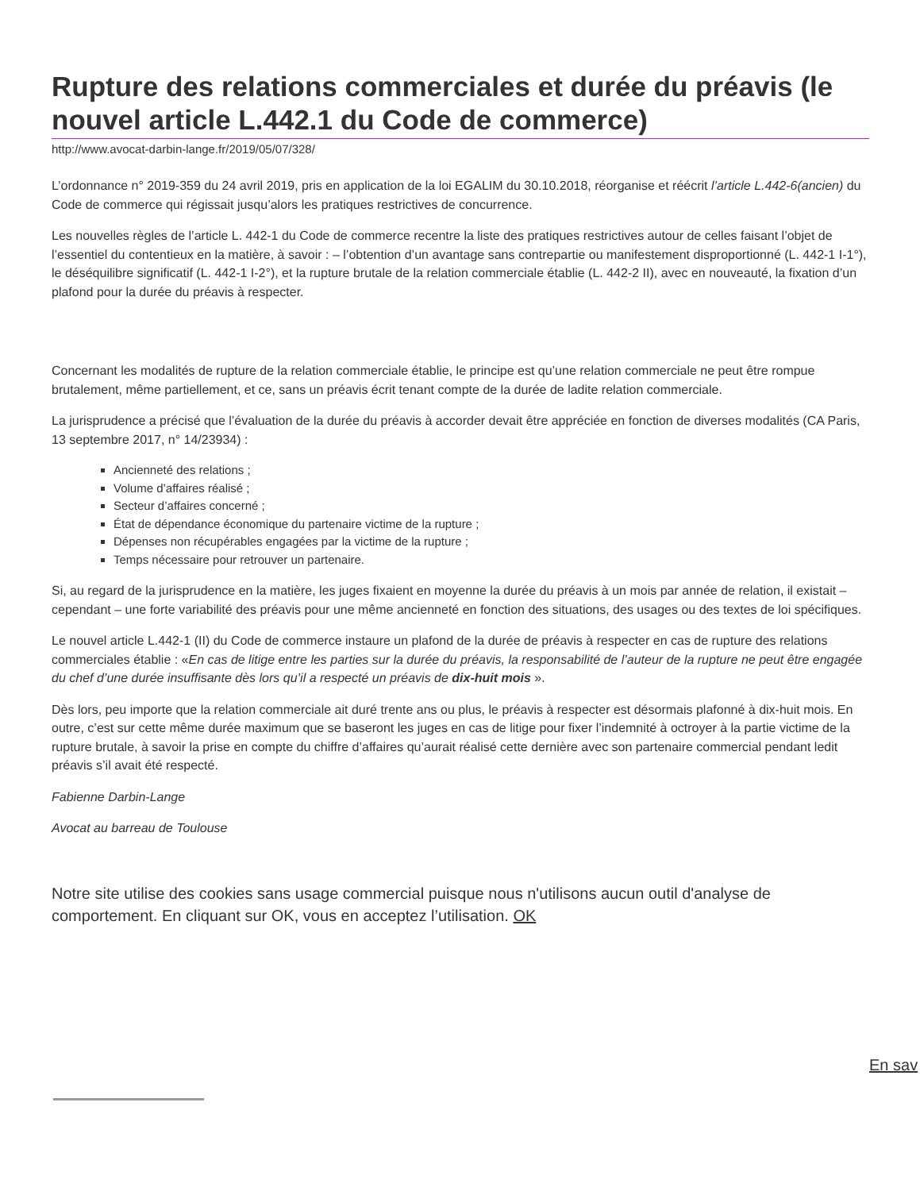Rupture des relations commerciales et durée du préavis (le nouvel article L.442.1 du Code de commerce)
http://www.avocat-darbin-lange.fr/2019/05/07/328/
L’ordonnance n° 2019-359 du 24 avril 2019, pris en application de la loi EGALIM du 30.10.2018, réorganise et réécrit l’article L.442-6(ancien) du Code de commerce qui régissait jusqu’alors les pratiques restrictives de concurrence.
Les nouvelles règles de l’article L. 442-1 du Code de commerce recentre la liste des pratiques restrictives autour de celles faisant l’objet de l’essentiel du contentieux en la matière, à savoir : – l’obtention d’un avantage sans contrepartie ou manifestement disproportionné (L. 442-1 I-1°), le déséquilibre significatif (L. 442-1 I-2°), et la rupture brutale de la relation commerciale établie (L. 442-2 II), avec en nouveauté, la fixation d’un plafond pour la durée du préavis à respecter.
Concernant les modalités de rupture de la relation commerciale établie, le principe est qu’une relation commerciale ne peut être rompue brutalement, même partiellement, et ce, sans un préavis écrit tenant compte de la durée de ladite relation commerciale.
La jurisprudence a précisé que l’évaluation de la durée du préavis à accorder devait être appréciée en fonction de diverses modalités (CA Paris, 13 septembre 2017, n° 14/23934) :
Ancienneté des relations ;
Volume d’affaires réalisé ;
Secteur d’affaires concerné ;
État de dépendance économique du partenaire victime de la rupture ;
Dépenses non récupérables engagées par la victime de la rupture ;
Temps nécessaire pour retrouver un partenaire.
Si, au regard de la jurisprudence en la matière, les juges fixaient en moyenne la durée du préavis à un mois par année de relation, il existait – cependant – une forte variabilité des préavis pour une même ancienneté en fonction des situations, des usages ou des textes de loi spécifiques.
Le nouvel article L.442-1 (II) du Code de commerce instaure un plafond de la durée de préavis à respecter en cas de rupture des relations commerciales établie : «En cas de litige entre les parties sur la durée du préavis, la responsabilité de l’auteur de la rupture ne peut être engagée du chef d’une durée insuffisante dès lors qu’il a respecté un préavis de dix-huit mois ».
Dès lors, peu importe que la relation commerciale ait duré trente ans ou plus, le préavis à respecter est désormais plafonné à dix-huit mois. En outre, c’est sur cette même durée maximum que se baseront les juges en cas de litige pour fixer l’indemnité à octroyer à la partie victime de la rupture brutale, à savoir la prise en compte du chiffre d’affaires qu’aurait réalisé cette dernière avec son partenaire commercial pendant ledit préavis s’il avait été respecté.
Fabienne Darbin-Lange
Avocat au barreau de Toulouse
Notre site utilise des cookies sans usage commercial puisque nous n'utilisons aucun outil d'analyse de comportement. En cliquant sur OK, vous en acceptez l’utilisation. OK
En sav